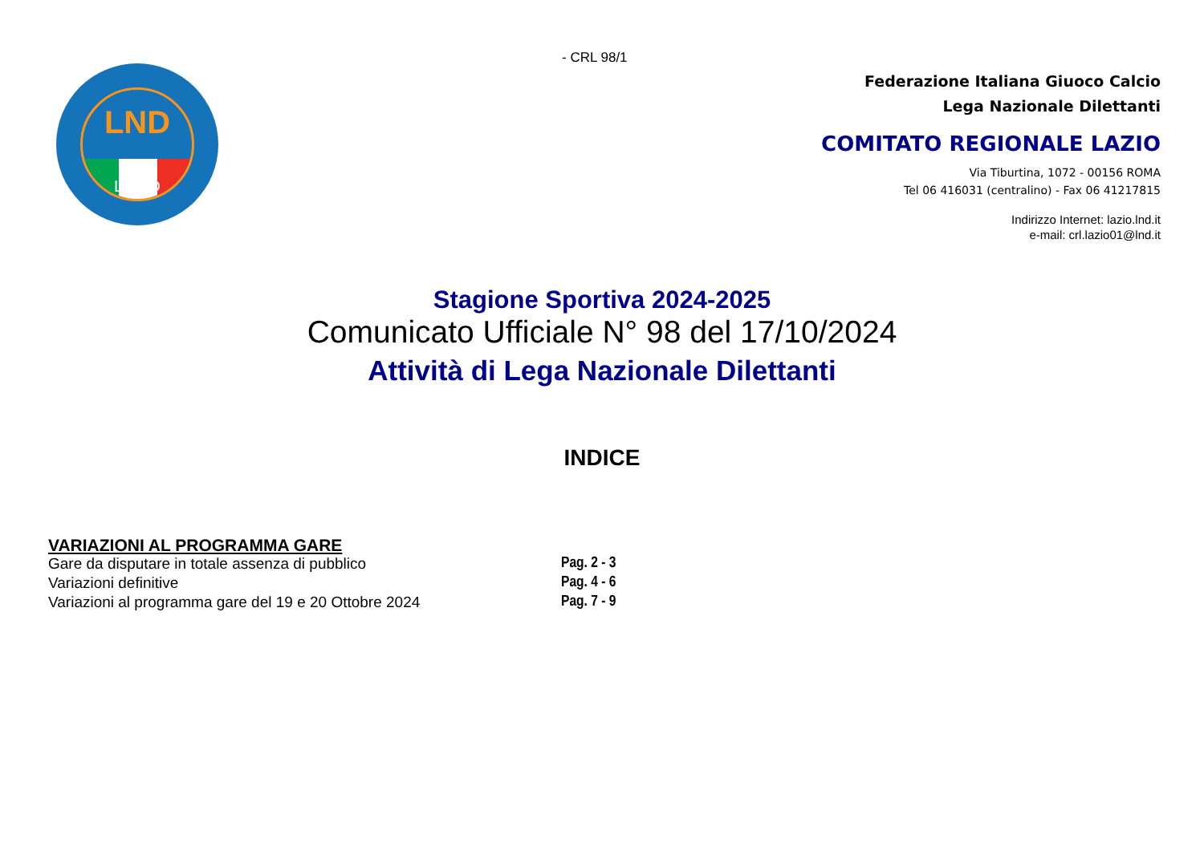- CRL 98/1
LND
LAZIO
Federazione Italiana Giuoco Calcio
Lega Nazionale Dilettanti
COMITATO REGIONALE LAZIO
Via Tiburtina, 1072 - 00156 ROMA
Tel 06 416031 (centralino) - Fax 06 41217815
Indirizzo Internet: lazio.lnd.it
e-mail: crl.lazio01@lnd.it
Stagione Sportiva 2024-2025
Comunicato Ufficiale N° 98 del 17/10/2024
Attività di Lega Nazionale Dilettanti
INDICE
VARIAZIONI AL PROGRAMMA GARE
Gare da disputare in totale assenza di pubblico Pag. 2 - 3
Variazioni definitive Pag. 4 - 6
Variazioni al programma gare del 19 e 20 Ottobre 2024 Pag. 7 - 9